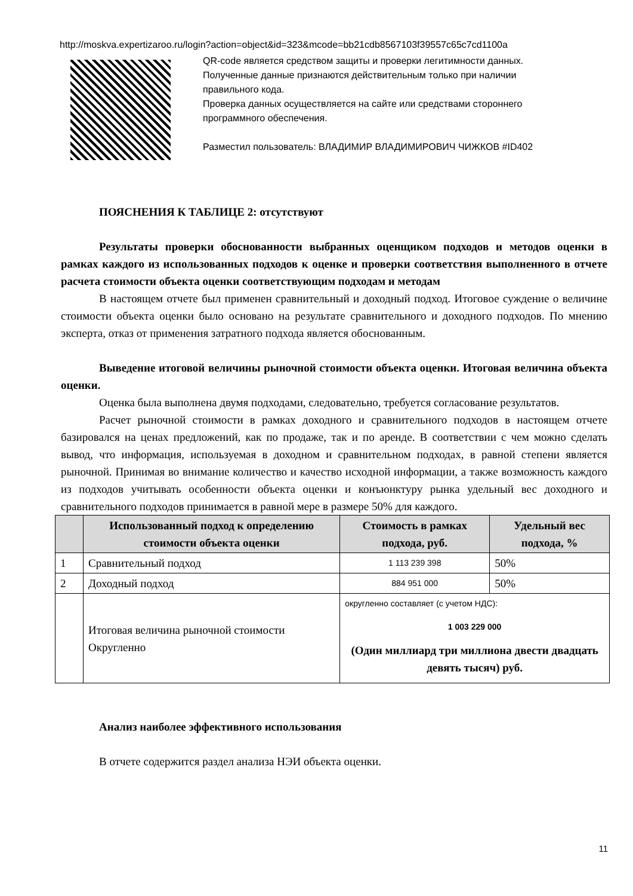http://moskva.expertizaroo.ru/login?action=object&id=323&mcode=bb21cdb8567103f39557c65c7cd1100a
QR-code является средством защиты и проверки легитимности данных.
Полученные данные признаются действительным только при наличии правильного кода.
Проверка данных осуществляется на сайте или средствами стороннего программного обеспечения.
Разместил пользователь: ВЛАДИМИР ВЛАДИМИРОВИЧ ЧИЖКОВ #ID402
ПОЯСНЕНИЯ К ТАБЛИЦЕ 2: отсутствуют
Результаты проверки обоснованности выбранных оценщиком подходов и методов оценки в рамках каждого из использованных подходов к оценке и проверки соответствия выполненного в отчете расчета стоимости объекта оценки соответствующим подходам и методам
В настоящем отчете был применен сравнительный и доходный подход. Итоговое суждение о величине стоимости объекта оценки было основано на результате сравнительного и доходного подходов. По мнению эксперта, отказ от применения затратного подхода является обоснованным.
Выведение итоговой величины рыночной стоимости объекта оценки. Итоговая величина объекта оценки.
Оценка была выполнена двумя подходами, следовательно, требуется согласование результатов.
Расчет рыночной стоимости в рамках доходного и сравнительного подходов в настоящем отчете базировался на ценах предложений, как по продаже, так и по аренде. В соответствии с чем можно сделать вывод, что информация, используемая в доходном и сравнительном подходах, в равной степени является рыночной. Принимая во внимание количество и качество исходной информации, а также возможность каждого из подходов учитывать особенности объекта оценки и конъюнктуру рынка удельный вес доходного и сравнительного подходов принимается в равной мере в размере 50% для каждого.
| | Использованный подход к определению стоимости объекта оценки | Стоимость в рамках подхода, руб. | Удельный вес подхода, % |
| --- | --- | --- | --- |
| 1 | Сравнительный подход | 1 113 239 398 | 50% |
| 2 | Доходный подход | 884 951 000 | 50% |
| | Итоговая величина рыночной стоимости Округленно | округленно составляет (с учетом НДС): 1 003 229 000 (Один миллиард три миллиона двести двадцать девять тысяч) руб. | |
Анализ наиболее эффективного использования
В отчете содержится раздел анализа НЭИ объекта оценки.
11